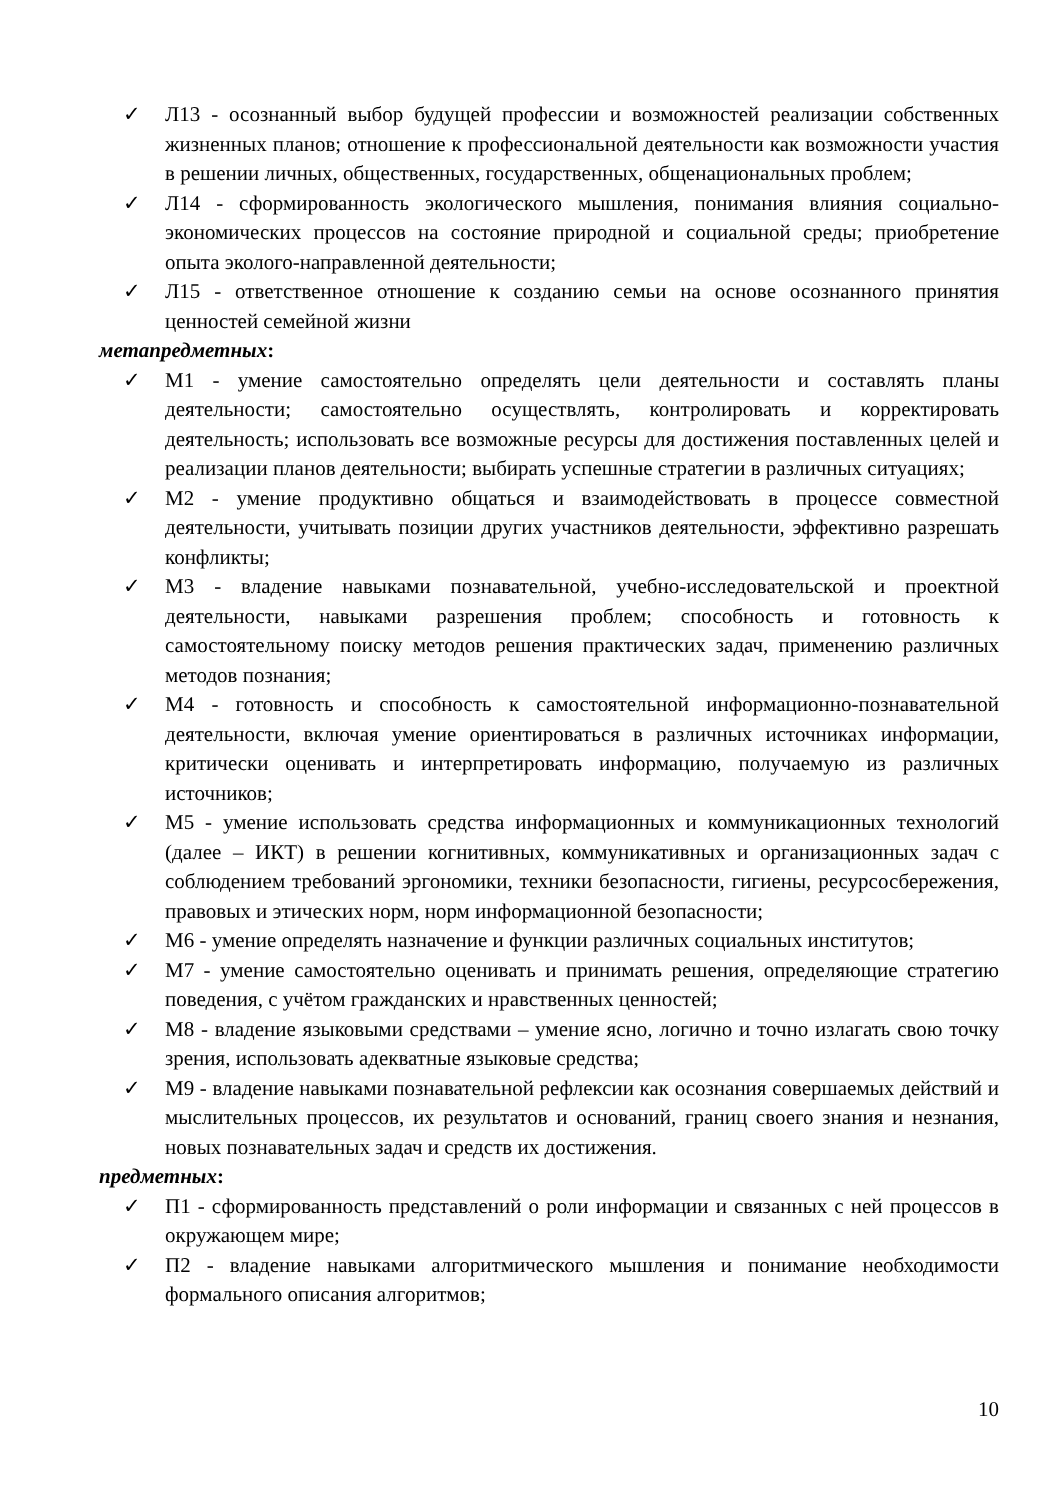✓ Л13 - осознанный выбор будущей профессии и возможностей реализации собственных жизненных планов; отношение к профессиональной деятельности как возможности участия в решении личных, общественных, государственных, общенациональных проблем;
✓ Л14 - сформированность экологического мышления, понимания влияния социально-экономических процессов на состояние природной и социальной среды; приобретение опыта эколого-направленной деятельности;
✓ Л15 - ответственное отношение к созданию семьи на основе осознанного принятия ценностей семейной жизни
метапредметных:
✓ М1 - умение самостоятельно определять цели деятельности и составлять планы деятельности; самостоятельно осуществлять, контролировать и корректировать деятельность; использовать все возможные ресурсы для достижения поставленных целей и реализации планов деятельности; выбирать успешные стратегии в различных ситуациях;
✓ М2 - умение продуктивно общаться и взаимодействовать в процессе совместной деятельности, учитывать позиции других участников деятельности, эффективно разрешать конфликты;
✓ М3 - владение навыками познавательной, учебно-исследовательской и проектной деятельности, навыками разрешения проблем; способность и готовность к самостоятельному поиску методов решения практических задач, применению различных методов познания;
✓ М4 - готовность и способность к самостоятельной информационно-познавательной деятельности, включая умение ориентироваться в различных источниках информации, критически оценивать и интерпретировать информацию, получаемую из различных источников;
✓ М5 - умение использовать средства информационных и коммуникационных технологий (далее – ИКТ) в решении когнитивных, коммуникативных и организационных задач с соблюдением требований эргономики, техники безопасности, гигиены, ресурсосбережения, правовых и этических норм, норм информационной безопасности;
✓ М6 - умение определять назначение и функции различных социальных институтов;
✓ М7 - умение самостоятельно оценивать и принимать решения, определяющие стратегию поведения, с учётом гражданских и нравственных ценностей;
✓ М8 - владение языковыми средствами – умение ясно, логично и точно излагать свою точку зрения, использовать адекватные языковые средства;
✓ М9 - владение навыками познавательной рефлексии как осознания совершаемых действий и мыслительных процессов, их результатов и оснований, границ своего знания и незнания, новых познавательных задач и средств их достижения.
предметных:
✓ П1 - сформированность представлений о роли информации и связанных с ней процессов в окружающем мире;
✓ П2 - владение навыками алгоритмического мышления и понимание необходимости формального описания алгоритмов;
10